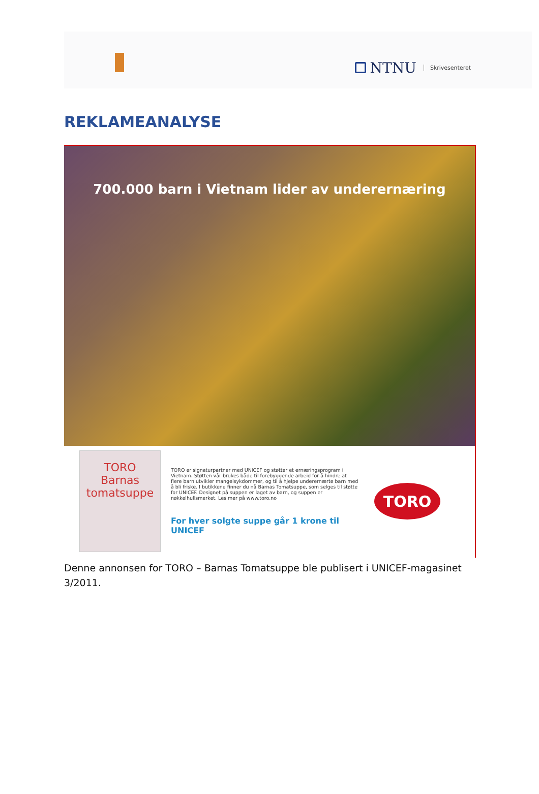NTNU Skrivesenteret
REKLAMEANALYSE
700.000 barn i Vietnam lider av underernæring
TORO
Barnas
tomatsuppe
TORO er signaturpartner med UNICEF og støtter et ernæringsprogram i Vietnam. Støtten vår brukes både til forebyggende arbeid for å hindre at flere barn utvikler mangelsykdommer, og til å hjelpe underernærte barn med å bli friske. I butikkene finner du nå Barnas Tomatsuppe, som selges til støtte for UNICEF. Designet på suppen er laget av barn, og suppen er nøkkelhullsmerket. Les mer på www.toro.no
For hver solgte suppe går 1 krone til UNICEF
TORO
Denne annonsen for TORO – Barnas Tomatsuppe ble publisert i UNICEF-magasinet 3/2011.